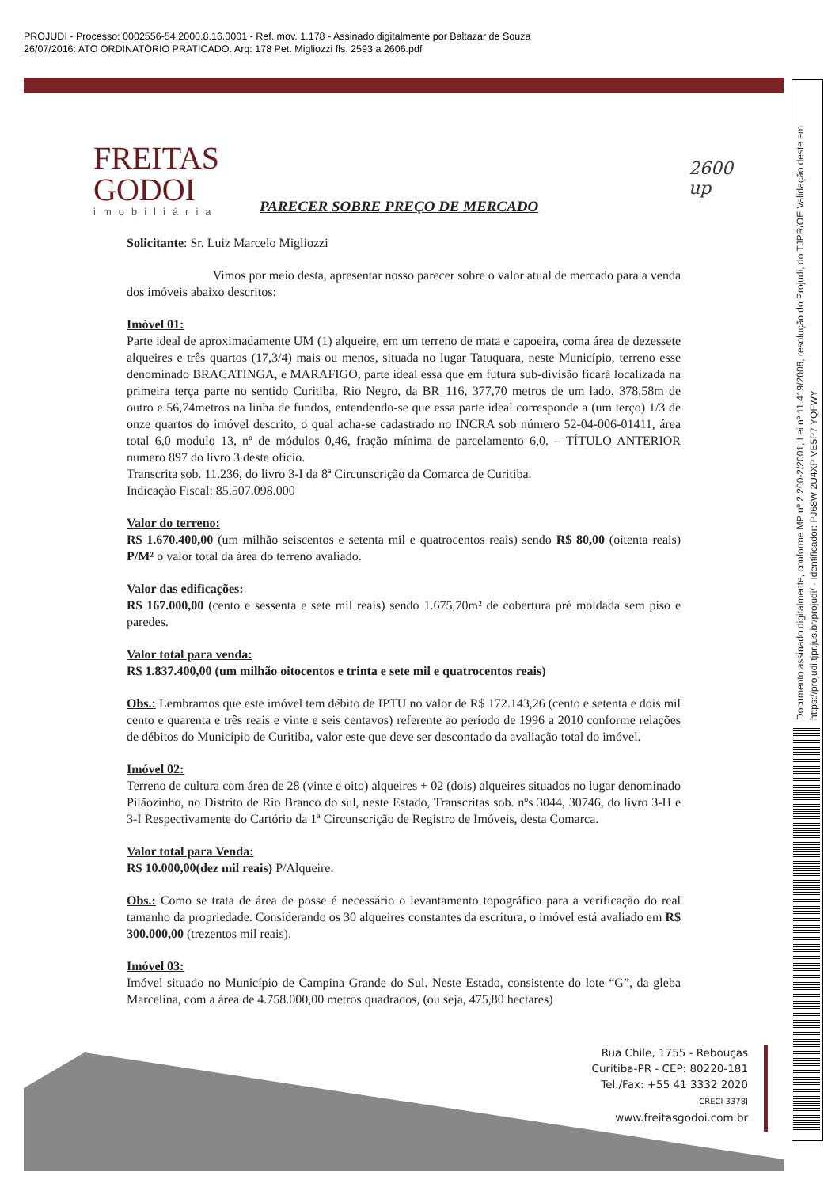PROJUDI - Processo: 0002556-54.2000.8.16.0001 - Ref. mov. 1.178 - Assinado digitalmente por Baltazar de Souza
26/07/2016: ATO ORDINATÓRIO PRATICADO. Arq: 178 Pet. Migliozzi fls. 2593 a 2606.pdf
Documento assinado digitalmente, conforme MP nº 2.200-2/2001, Lei nº 11.419/2006, resolução do Projudi, do TJPR/OE Validação deste em https://projudi.tjpr.jus.br/projudi/ - Identificador: PJ68W 2U4XP VE5P7 YQFWY
FREITAS
GODOI
imobiliária
2600
up
PARECER SOBRE PREÇO DE MERCADO
Solicitante: Sr. Luiz Marcelo Migliozzi
Vimos por meio desta, apresentar nosso parecer sobre o valor atual de mercado para a venda dos imóveis abaixo descritos:
Imóvel 01:
Parte ideal de aproximadamente UM (1) alqueire, em um terreno de mata e capoeira, coma área de dezessete alqueires e três quartos (17,3/4) mais ou menos, situada no lugar Tatuquara, neste Município, terreno esse denominado BRACATINGA, e MARAFIGO, parte ideal essa que em futura sub-divisão ficará localizada na primeira terça parte no sentido Curitiba, Rio Negro, da BR_116, 377,70 metros de um lado, 378,58m de outro e 56,74metros na linha de fundos, entendendo-se que essa parte ideal corresponde a (um terço) 1/3 de onze quartos do imóvel descrito, o qual acha-se cadastrado no INCRA sob número 52-04-006-01411, área total 6,0 modulo 13, nº de módulos 0,46, fração mínima de parcelamento 6,0. – TÍTULO ANTERIOR numero 897 do livro 3 deste ofício.
Transcrita sob. 11.236, do livro 3-I da 8ª Circunscrição da Comarca de Curitiba.
Indicação Fiscal: 85.507.098.000
Valor do terreno:
R$ 1.670.400,00 (um milhão seiscentos e setenta mil e quatrocentos reais) sendo R$ 80,00 (oitenta reais) P/M² o valor total da área do terreno avaliado.
Valor das edificações:
R$ 167.000,00 (cento e sessenta e sete mil reais) sendo 1.675,70m² de cobertura pré moldada sem piso e paredes.
Valor total para venda:
R$ 1.837.400,00 (um milhão oitocentos e trinta e sete mil e quatrocentos reais)
Obs.: Lembramos que este imóvel tem débito de IPTU no valor de R$ 172.143,26 (cento e setenta e dois mil cento e quarenta e três reais e vinte e seis centavos) referente ao período de 1996 a 2010 conforme relações de débitos do Município de Curitiba, valor este que deve ser descontado da avaliação total do imóvel.
Imóvel 02:
Terreno de cultura com área de 28 (vinte e oito) alqueires + 02 (dois) alqueires situados no lugar denominado Pilãozinho, no Distrito de Rio Branco do sul, neste Estado, Transcritas sob. nºs 3044, 30746, do livro 3-H e 3-I Respectivamente do Cartório da 1ª Circunscrição de Registro de Imóveis, desta Comarca.
Valor total para Venda:
R$ 10.000,00(dez mil reais) P/Alqueire.
Obs.: Como se trata de área de posse é necessário o levantamento topográfico para a verificação do real tamanho da propriedade. Considerando os 30 alqueires constantes da escritura, o imóvel está avaliado em R$ 300.000,00 (trezentos mil reais).
Imóvel 03:
Imóvel situado no Município de Campina Grande do Sul. Neste Estado, consistente do lote “G”, da gleba Marcelina, com a área de 4.758.000,00 metros quadrados, (ou seja, 475,80 hectares)
Rua Chile, 1755 - Rebouças
Curitiba-PR - CEP: 80220-181
Tel./Fax: +55 41 3332 2020
CRECI 3378J
www.freitasgodoi.com.br